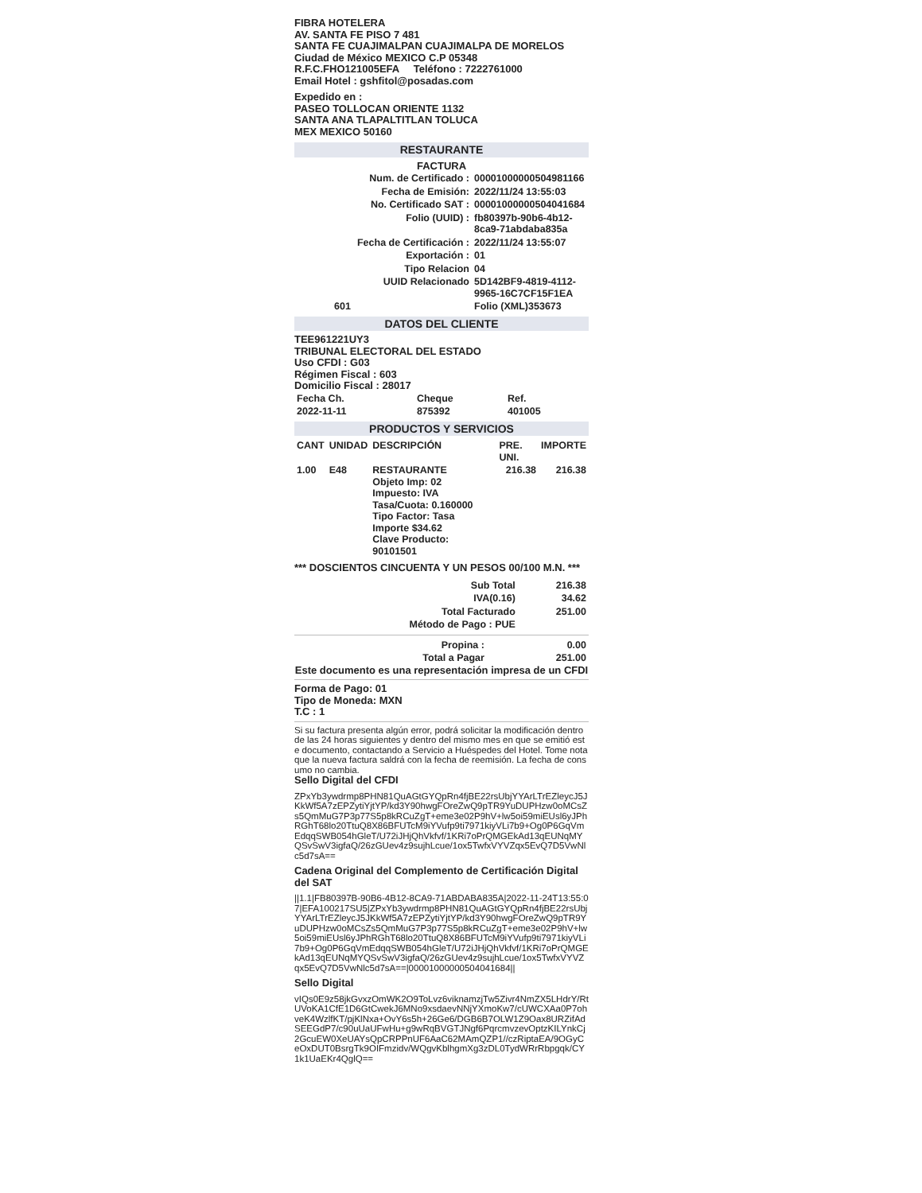FIBRA HOTELERA
AV. SANTA FE PISO 7 481
SANTA FE CUAJIMALPAN CUAJIMALPA DE MORELOS
Ciudad de México MEXICO C.P 05348
R.F.C.FHO121005EFA Teléfono : 7222761000
Email Hotel : gshfitol@posadas.com
Expedido en :
PASEO TOLLOCAN ORIENTE 1132
SANTA ANA TLAPALTITLAN TOLUCA
MEX MEXICO 50160
RESTAURANTE
FACTURA
| Num. de Certificado : | 00001000000504981166 |
| Fecha de Emisión: | 2022/11/24 13:55:03 |
| No. Certificado SAT : | 00001000000504041684 |
| Folio (UUID) : | fb80397b-90b6-4b12-8ca9-71abdaba835a |
| Fecha de Certificación : | 2022/11/24 13:55:07 |
| Exportación : | 01 |
| Tipo Relacion | 04 |
| UUID Relacionado | 5D142BF9-4819-4112-9965-16C7CF15F1EA |
| 601 | Folio (XML)353673 |
DATOS DEL CLIENTE
TEE961221UY3
TRIBUNAL ELECTORAL DEL ESTADO
Uso CFDI : G03
Régimen Fiscal : 603
Domicilio Fiscal : 28017
| Fecha Ch. | Cheque | Ref. |
| --- | --- | --- |
| 2022-11-11 | 875392 | 401005 |
PRODUCTOS Y SERVICIOS
| CANT | UNIDAD | DESCRIPCIÓN | PRE. UNI. | IMPORTE |
| --- | --- | --- | --- | --- |
| 1.00 | E48 | RESTAURANTE Objeto Imp: 02 Impuesto: IVA Tasa/Cuota: 0.160000 Tipo Factor: Tasa Importe $34.62 Clave Producto: 90101501 | 216.38 | 216.38 |
*** DOSCIENTOS CINCUENTA Y UN PESOS 00/100 M.N. ***
| Sub Total | 216.38 |
| IVA(0.16) | 34.62 |
| Total Facturado | 251.00 |
| Método de Pago : PUE | |
| Propina : | 0.00 |
| Total a Pagar | 251.00 |
Este documento es una representación impresa de un CFDI
Forma de Pago: 01
Tipo de Moneda: MXN
T.C : 1
Si su factura presenta algún error, podrá solicitar la modificación dentro de las 24 horas siguientes y dentro del mismo mes en que se emitió este documento, contactando a Servicio a Huéspedes del Hotel. Tome nota que la nueva factura saldrá con la fecha de reemisión. La fecha de consumo no cambia.
Sello Digital del CFDI
ZPxYb3ywdrmp8PHN81QuAGtGYQpRn4fjBE22rsUbjYYArLTrEZleycJ5JKkWf5A7zEPZytiYjtYP/kd3Y90hwgFOreZwQ9pTR9YuDUPHzw0oMCsZs5QmMuG7P3p77S5p8kRCuZgT+eme3e02P9hV+lw5oi59miEUsl6yJPhRGhT68lo20TtuQ8X86BFUTcM9iYVufp9ti7971kiyVLi7b9+Og0P6GqVmEdqqSWB054hGleT/U72iJHjQhVkfvf/1KRi7oPrQMGEkAd13qEUNqMYQSvSwV3igfaQ/26zGUev4z9sujhLcue/1ox5TwfxVYVZqx5EvQ7D5VwNlc5d7sA==
Cadena Original del Complemento de Certificación Digital del SAT
||1.1|FB80397B-90B6-4B12-8CA9-71ABDABA835A|2022-11-24T13:55:07|EFA100217SU5|ZPxYb3ywdrmp8PHN81QuAGtGYQpRn4fjBE22rsUbjYYArLTrEZleycJ5JKkWf5A7zEPZytiYjtYP/kd3Y90hwgFOreZwQ9pTR9YuDUPHzw0oMCsZs5QmMuG7P3p77S5p8kRCuZgT+eme3e02P9hV+lw5oi59miEUsl6yJPhRGhT68lo20TtuQ8X86BFUTcM9iYVufp9ti7971kiyVLi7b9+Og0P6GqVmEdqqSWB054hGleT/U72iJHjQhVkfvf/1KRi7oPrQMGEkAd13qEUNqMYQSvSwV3igfaQ/26zGUev4z9sujhLcue/1ox5TwfxVYVZqx5EvQ7D5VwNlc5d7sA==|00001000000504041684||
Sello Digital
vIQs0E9z58jkGvxzOmWK2O9ToLvz6viknamzjTw5Zivr4NmZX5LHdrY/RtUVoKA1CfE1D6GtCwekJ6MNo9xsdaevNNjYXmoKw7/cUWCXAa0P7ohveK4WzlfKT/pjKlNxa+OvY6s5h+26Ge6/DGB6B7OLW1Z9Oax8URZifAdSEEGdP7/c90uUaUFwHu+g9wRqBVGTJNgf6PqrcmvzevOptzKILYnkCj2GcuEW0XeUAYsQpCRPPnUF6AaC62MAmQZP1//czRiptaEA/9OGyCeOxDUT0BsrgTk9OIFmzidv/WQgvKblhgmXg3zDL0TydWRrRbpgqk/CY1k1UaEKr4QglQ==